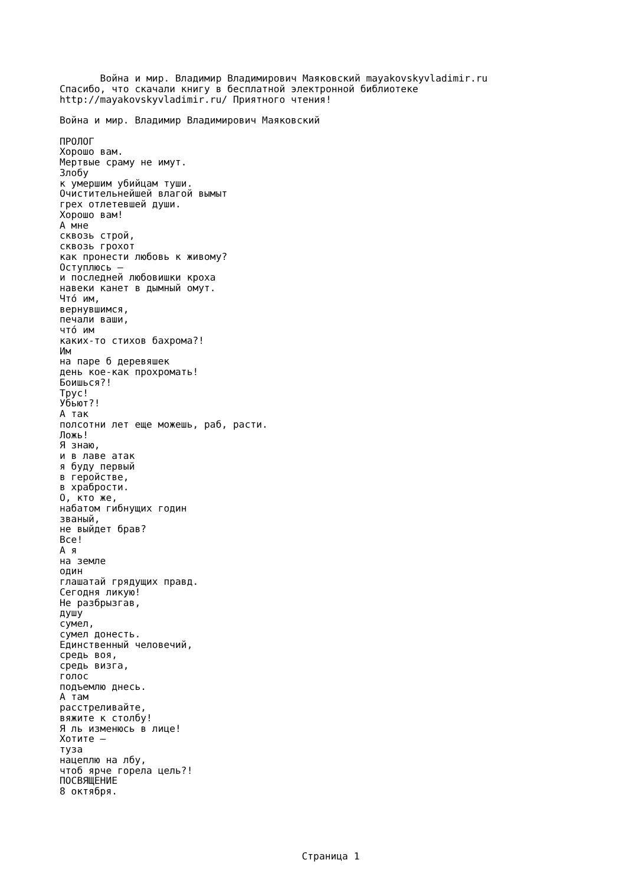Война и мир. Владимир Владимирович Маяковский mayakovskyvladimir.ru
Спасибо, что скачали книгу в бесплатной электронной библиотеке
http://mayakovskyvladimir.ru/ Приятного чтения!

Война и мир. Владимир Владимирович Маяковский

ПРОЛОГ
Хорошо вам.
Мертвые сраму не имут.
Злобу
к умершим убийцам туши.
Очистительнейшей влагой вымыт
грех отлетевшей души.
Хорошо вам!
А мне
сквозь строй,
сквозь грохот
как пронести любовь к живому?
Оступлюсь —
и последней любовишки кроха
навеки канет в дымный омут.
Чтó им,
вернувшимся,
печали ваши,
чтó им
каких-то стихов бахрома?!
Им
на паре б деревяшек
день кое-как прохромать!
Боишься?!
Трус!
Убьют?!
А так
полсотни лет еще можешь, раб, расти.
Ложь!
Я знаю,
и в лаве атак
я буду первый
в геройстве,
в храбрости.
О, кто же,
набатом гибнущих годин
званый,
не выйдет брав?
Все!
А я
на земле
один
глашатай грядущих правд.
Сегодня ликую!
Не разбрызгав,
душу
сумел,
сумел донесть.
Единственный человечий,
средь воя,
средь визга,
голос
подъемлю днесь.
А там
расстреливайте,
вяжите к столбу!
Я ль изменюсь в лице!
Хотите —
туза
нацеплю на лбу,
чтоб ярче горела цель?!
ПОСВЯЩЕНИЕ
8 октября.
Страница 1